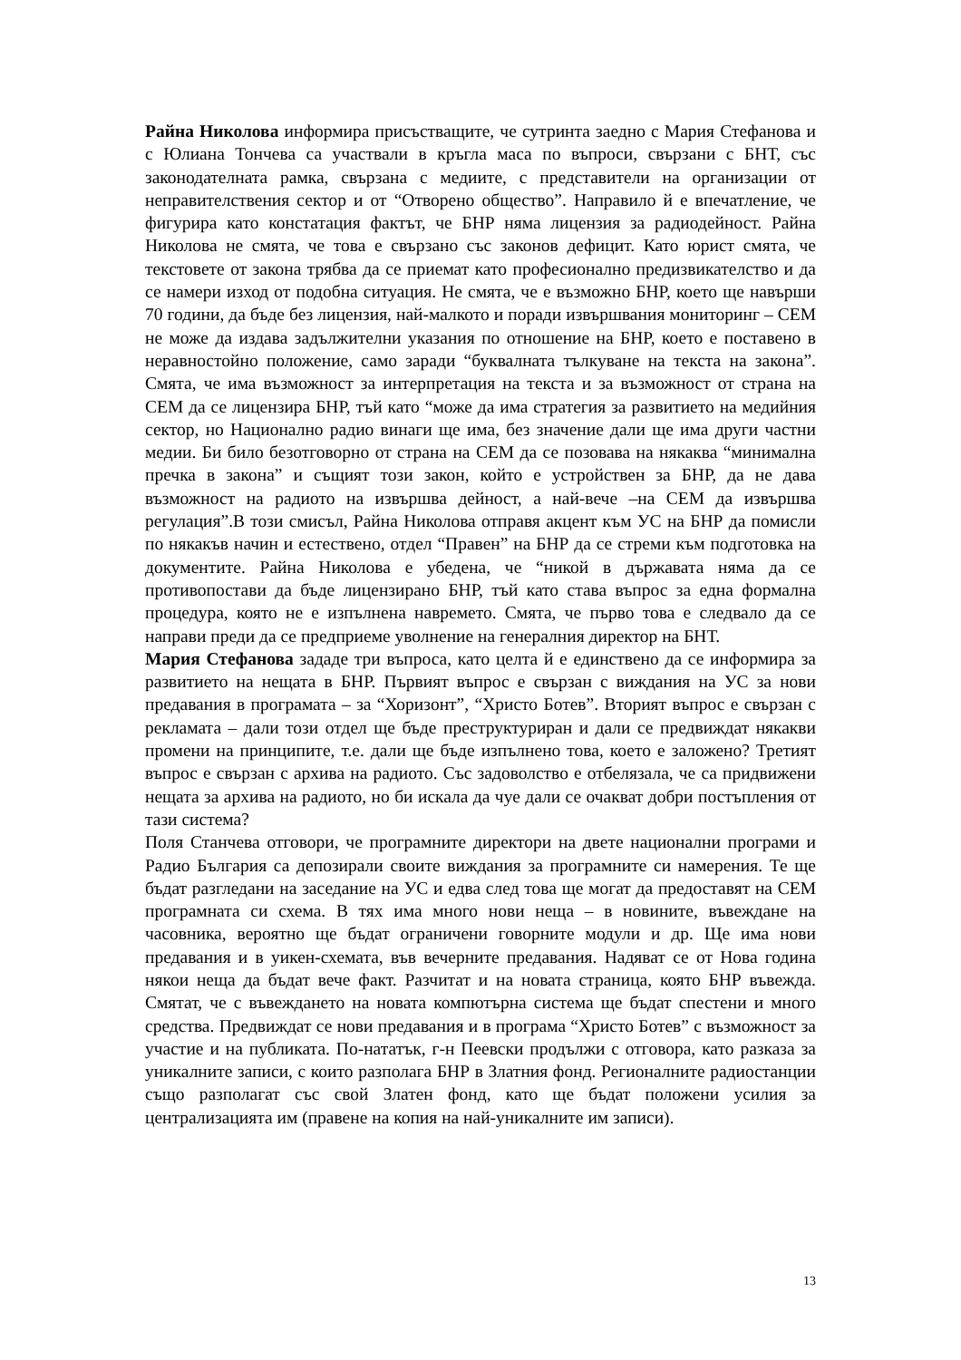Райна Николова информира присъстващите, че сутринта заедно с Мария Стефанова и с Юлиана Тончева са участвали в кръгла маса по въпроси, свързани с БНТ, със законодателната рамка, свързана с медиите, с представители на организации от неправителствения сектор и от “Отворено общество”. Направило й е впечатление, че фигурира като констатация фактът, че БНР няма лицензия за радиодейност. Райна Николова не смята, че това е свързано със законов дефицит. Като юрист смята, че текстовете от закона трябва да се приемат като професионално предизвикателство и да се намери изход от подобна ситуация. Не смята, че е възможно БНР, което ще навърши 70 години, да бъде без лицензия, най-малкото и поради извършвания мониторинг – СЕМ не може да издава задължителни указания по отношение на БНР, което е поставено в неравностойно положение, само заради “буквалната тълкуване на текста на закона”. Смята, че има възможност за интерпретация на текста и за възможност от страна на СЕМ да се лицензира БНР, тъй като “може да има стратегия за развитието на медийния сектор, но Национално радио винаги ще има, без значение дали ще има други частни медии. Би било безотговорно от страна на СЕМ да се позовава на някаква “минимална пречка в закона” и същият този закон, който е устройствен за БНР, да не дава възможност на радиото на извършва дейност, а най-вече –на СЕМ да извършва регулация”.В този смисъл, Райна Николова отправя акцент към УС на БНР да помисли по някакъв начин и естествено, отдел “Правен” на БНР да се стреми към подготовка на документите. Райна Николова е убедена, че “никой в държавата няма да се противопостави да бъде лицензирано БНР, тъй като става въпрос за една формална процедура, която не е изпълнена навремето. Смята, че първо това е следвало да се направи преди да се предприеме уволнение на генералния директор на БНТ.
Мария Стефанова зададе три въпроса, като целта й е единствено да се информира за развитието на нещата в БНР. Първият въпрос е свързан с виждания на УС за нови предавания в програмата – за “Хоризонт”, “Христо Ботев”. Вторият въпрос е свързан с рекламата – дали този отдел ще бъде преструктуриран и дали се предвиждат някакви промени на принципите, т.е. дали ще бъде изпълнено това, което е заложено? Третият въпрос е свързан с архива на радиото. Със задоволство е отбелязала, че са придвижени нещата за архива на радиото, но би искала да чуе дали се очакват добри постъпления от тази система?
Поля Станчева отговори, че програмните директори на двете национални програми и Радио България са депозирали своите виждания за програмните си намерения. Те ще бъдат разгледани на заседание на УС и едва след това ще могат да предоставят на СЕМ програмната си схема. В тях има много нови неща – в новините, въвеждане на часовника, вероятно ще бъдат ограничени говорните модули и др. Ще има нови предавания и в уикен-схемата, във вечерните предавания. Надяват се от Нова година някои неща да бъдат вече факт. Разчитат и на новата страница, която БНР въвежда. Смятат, че с въвеждането на новата компютърна система ще бъдат спестени и много средства. Предвиждат се нови предавания и в програма “Христо Ботев” с възможност за участие и на публиката. По-нататък, г-н Пеевски продължи с отговора, като разказа за уникалните записи, с които разполага БНР в Златния фонд. Регионалните радиостанции също разполагат със свой Златен фонд, като ще бъдат положени усилия за централизацията им (правене на копия на най-уникалните им записи).
13